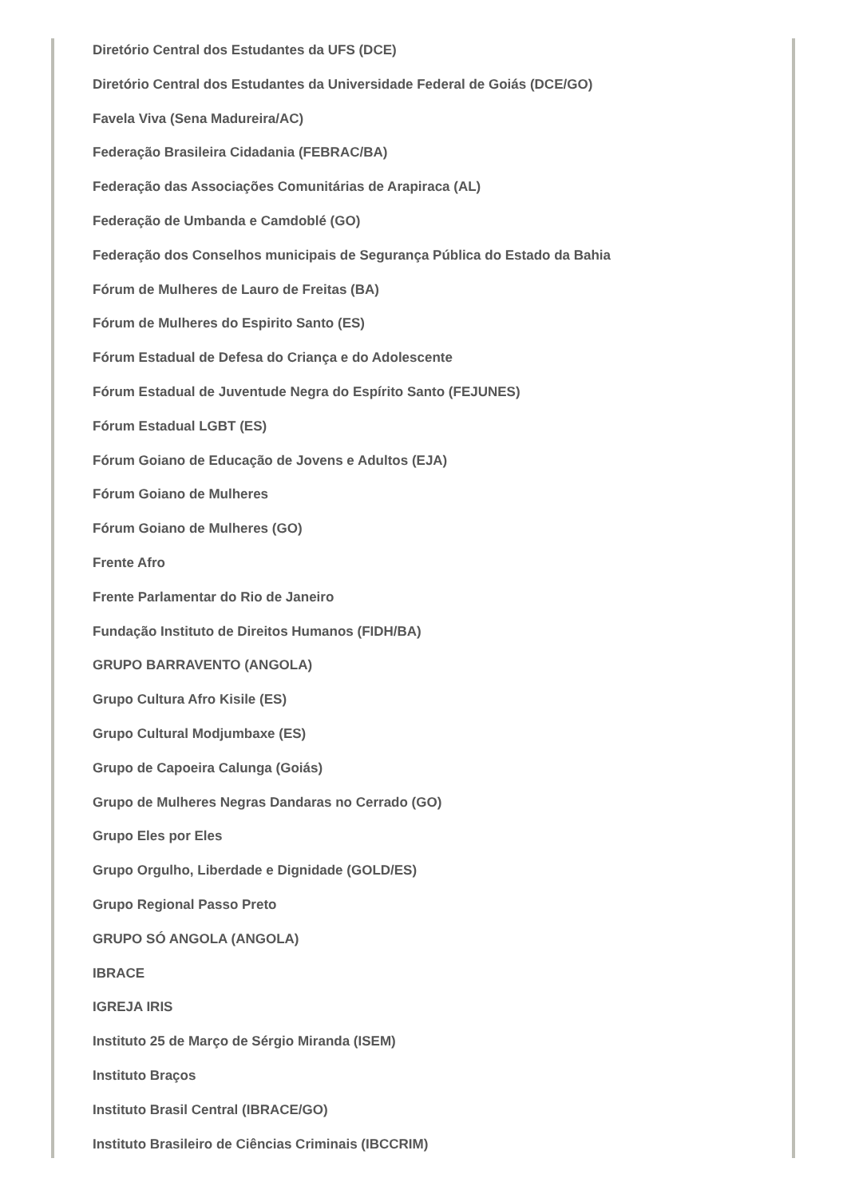Diretório Central dos Estudantes da UFS (DCE)
Diretório Central dos Estudantes da Universidade Federal de Goiás (DCE/GO)
Favela Viva (Sena Madureira/AC)
Federação Brasileira Cidadania (FEBRAC/BA)
Federação das Associações Comunitárias de Arapiraca (AL)
Federação de Umbanda e Camdoblé (GO)
Federação dos Conselhos municipais de Segurança Pública do Estado da Bahia
Fórum de Mulheres de Lauro de Freitas (BA)
Fórum de Mulheres do Espirito Santo (ES)
Fórum Estadual de Defesa do Criança e do Adolescente
Fórum Estadual de Juventude Negra do Espírito Santo (FEJUNES)
Fórum Estadual LGBT (ES)
Fórum Goiano de Educação de Jovens e Adultos (EJA)
Fórum Goiano de Mulheres
Fórum Goiano de Mulheres (GO)
Frente Afro
Frente Parlamentar do Rio de Janeiro
Fundação Instituto de Direitos Humanos (FIDH/BA)
GRUPO BARRAVENTO (ANGOLA)
Grupo Cultura Afro Kisile (ES)
Grupo Cultural Modjumbaxe (ES)
Grupo de Capoeira Calunga (Goiás)
Grupo de Mulheres Negras Dandaras no Cerrado (GO)
Grupo Eles por Eles
Grupo Orgulho, Liberdade e Dignidade (GOLD/ES)
Grupo Regional Passo Preto
GRUPO SÓ ANGOLA (ANGOLA)
IBRACE
IGREJA IRIS
Instituto 25 de Março de Sérgio Miranda (ISEM)
Instituto Braços
Instituto Brasil Central (IBRACE/GO)
Instituto Brasileiro de Ciências Criminais (IBCCRIM)